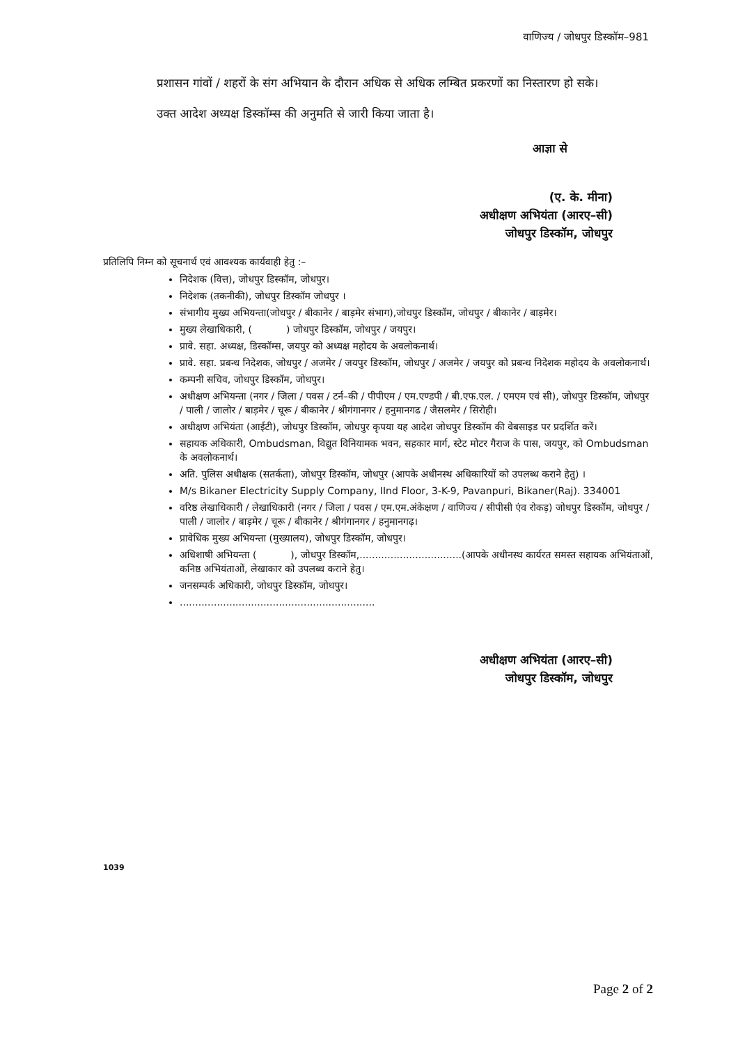वाणिज्य / जोधपुर डिस्कॉम–981
प्रशासन गांवों / शहरों के संग अभियान के दौरान अधिक से अधिक लम्बित प्रकरणों का निस्तारण हो सके।
उक्त आदेश अध्यक्ष डिस्कॉम्स की अनुमति से जारी किया जाता है।
आज्ञा से
(ए. के. मीना)
अधीक्षण अभियंता (आरए–सी)
जोधपुर डिस्कॉम, जोधपुर
प्रतिलिपि निम्न को सूचनार्थ एवं आवश्यक कार्यवाही हेतु :–
निदेशक (वित्त), जोधपुर डिस्कॉम, जोधपुर।
निदेशक (तकनीकी), जोधपुर डिस्कॉम जोधपुर ।
संभागीय मुख्य अभियन्ता(जोधपुर / बीकानेर / बाड़मेर संभाग),जोधपुर डिस्कॉम, जोधपुर / बीकानेर / बाड़मेर।
मुख्य लेखाधिकारी, ( ) जोधपुर डिस्कॉम, जोधपुर / जयपुर।
प्रावे. सहा. अध्यक्ष, डिस्कॉम्स, जयपुर को अध्यक्ष महोदय के अवलोकनार्थ।
प्रावे. सहा. प्रबन्ध निदेशक, जोधपुर / अजमेर / जयपुर डिस्कॉम, जोधपुर / अजमेर / जयपुर को प्रबन्ध निदेशक महोदय के अवलोकनार्थ।
कम्पनी सचिव, जोधपुर डिस्कॉम, जोधपुर।
अधीक्षण अभियन्ता (नगर / जिला / पवस / टर्न–की / पीपीएम / एम.एण्डपी / बी.एफ.एल. / एमएम एवं सी), जोधपुर डिस्कॉम, जोधपुर / पाली / जालोर / बाड़मेर / चूरू / बीकानेर / श्रीगंगानगर / हनुमानगढ / जैसलमेर / सिरोही।
अधीक्षण अभियंता (आईटी), जोधपुर डिस्कॉम, जोधपुर कृपया यह आदेश जोधपुर डिस्कॉम की वेबसाइड पर प्रदर्शित करें।
सहायक अधिकारी, Ombudsman, विद्युत विनियामक भवन, सहकार मार्ग, स्टेट मोटर गैराज के पास, जयपुर, को Ombudsman के अवलोकनार्थ।
अति. पुलिस अधीक्षक (सतर्कता), जोधपुर डिस्कॉम, जोधपुर (आपके अधीनस्थ अधिकारियों को उपलब्ध कराने हेतु) ।
M/s Bikaner Electricity Supply Company, IInd Floor, 3-K-9, Pavanpuri, Bikaner(Raj). 334001
वरिष्ठ लेखाधिकारी / लेखाधिकारी (नगर / जिला / पवस / एम.एम.अंकेक्षण / वाणिज्य / सीपीसी एंव रोकड़) जोधपुर डिस्कॉम, जोधपुर / पाली / जालोर / बाड़मेर / चूरू / बीकानेर / श्रीगंगानगर / हनुमानगढ़।
प्रावेधिक मुख्य अभियन्ता (मुख्यालय), जोधपुर डिस्कॉम, जोधपुर।
अधिशाषी अभियन्ता ( ), जोधपुर डिस्कॉम,.................................(आपके अधीनस्थ कार्यरत समस्त सहायक अभियंताओं, कनिष्ठ अभियंताओं, लेखाकार को उपलब्ध कराने हेतु।
जनसम्पर्क अधिकारी, जोधपुर डिस्कॉम, जोधपुर।
...............................................................
अधीक्षण अभियंता (आरए–सी)
जोधपुर डिस्कॉम, जोधपुर
1039
Page 2 of 2